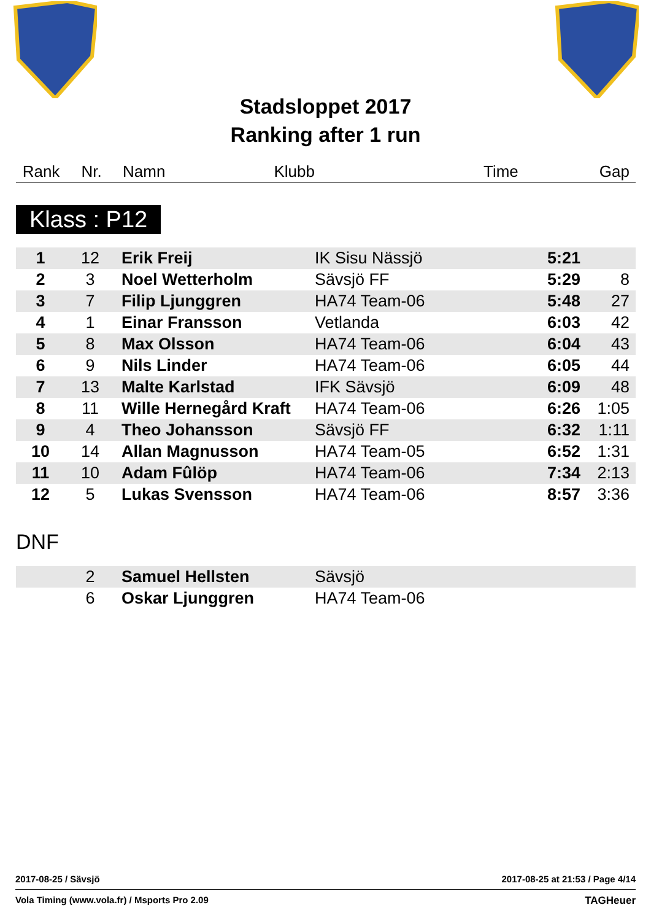Stadsloppet 2017
Ranking after 1 run
| Rank | Nr. | Namn | Klubb | Time | Gap |
Klass : P12
| 1 | 12 | Erik Freij | IK Sisu Nässjö | 5:21 | |
| 2 | 3 | Noel Wetterholm | Sävsjö FF | 5:29 | 8 |
| 3 | 7 | Filip Ljunggren | HA74 Team-06 | 5:48 | 27 |
| 4 | 1 | Einar Fransson | Vetlanda | 6:03 | 42 |
| 5 | 8 | Max Olsson | HA74 Team-06 | 6:04 | 43 |
| 6 | 9 | Nils Linder | HA74 Team-06 | 6:05 | 44 |
| 7 | 13 | Malte Karlstad | IFK Sävsjö | 6:09 | 48 |
| 8 | 11 | Wille Hernegård Kraft | HA74 Team-06 | 6:26 | 1:05 |
| 9 | 4 | Theo Johansson | Sävsjö FF | 6:32 | 1:11 |
| 10 | 14 | Allan Magnusson | HA74 Team-05 | 6:52 | 1:31 |
| 11 | 10 | Adam Fûlöp | HA74 Team-06 | 7:34 | 2:13 |
| 12 | 5 | Lukas Svensson | HA74 Team-06 | 8:57 | 3:36 |
DNF
| | 2 | Samuel Hellsten | Sävsjö | | |
| | 6 | Oskar Ljunggren | HA74 Team-06 | | |
2017-08-25 / Sävsjö 2017-08-25 at 21:53 / Page 4/14
Vola Timing (www.vola.fr) / Msports Pro 2.09 TAGHeuer